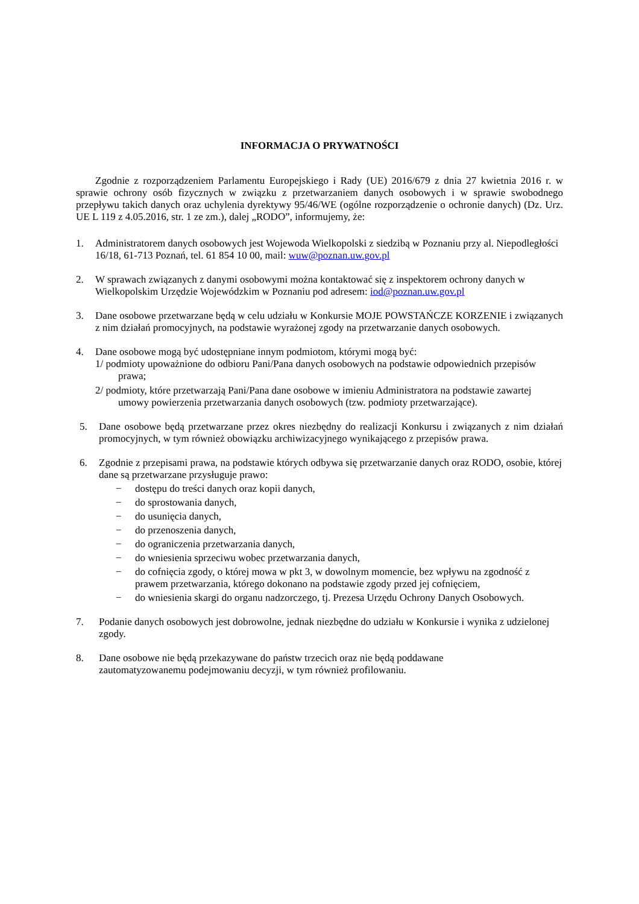INFORMACJA O PRYWATNOŚCI
Zgodnie z rozporządzeniem Parlamentu Europejskiego i Rady (UE) 2016/679 z dnia 27 kwietnia 2016 r. w sprawie ochrony osób fizycznych w związku z przetwarzaniem danych osobowych i w sprawie swobodnego przepływu takich danych oraz uchylenia dyrektywy 95/46/WE (ogólne rozporządzenie o ochronie danych) (Dz. Urz. UE L 119 z 4.05.2016, str. 1 ze zm.), dalej „RODO”, informujemy, że:
1. Administratorem danych osobowych jest Wojewoda Wielkopolski z siedzibą w Poznaniu przy al. Niepodległości 16/18, 61-713 Poznań, tel. 61 854 10 00, mail: wuw@poznan.uw.gov.pl
2. W sprawach związanych z danymi osobowymi można kontaktować się z inspektorem ochrony danych w Wielkopolskim Urzędzie Wojewódzkim w Poznaniu pod adresem: iod@poznan.uw.gov.pl
3. Dane osobowe przetwarzane będą w celu udziału w Konkursie MOJE POWSTAŃCZE KORZENIE i związanych z nim działań promocyjnych, na podstawie wyrażonej zgody na przetwarzanie danych osobowych.
4. Dane osobowe mogą być udostępniane innym podmiotom, którymi mogą być:
1/ podmioty upoważnione do odbioru Pani/Pana danych osobowych na podstawie odpowiednich przepisów prawa;
2/ podmioty, które przetwarzają Pani/Pana dane osobowe w imieniu Administratora na podstawie zawartej umowy powierzenia przetwarzania danych osobowych (tzw. podmioty przetwarzające).
5. Dane osobowe będą przetwarzane przez okres niezbędny do realizacji Konkursu i związanych z nim działań promocyjnych, w tym również obowiązku archiwizacyjnego wynikającego z przepisów prawa.
6. Zgodnie z przepisami prawa, na podstawie których odbywa się przetwarzanie danych oraz RODO, osobie, której dane są przetwarzane przysługuje prawo:
− dostępu do treści danych oraz kopii danych,
− do sprostowania danych,
− do usunięcia danych,
− do przenoszenia danych,
− do ograniczenia przetwarzania danych,
− do wniesienia sprzeciwu wobec przetwarzania danych,
− do cofnięcia zgody, o której mowa w pkt 3, w dowolnym momencie, bez wpływu na zgodność z prawem przetwarzania, którego dokonano na podstawie zgody przed jej cofnięciem,
− do wniesienia skargi do organu nadzorczego, tj. Prezesa Urzędu Ochrony Danych Osobowych.
7. Podanie danych osobowych jest dobrowolne, jednak niezbędne do udziału w Konkursie i wynika z udzielonej zgody.
8. Dane osobowe nie będą przekazywane do państw trzecich oraz nie będą poddawane zautomatyzowanemu podejmowaniu decyzji, w tym również profilowaniu.